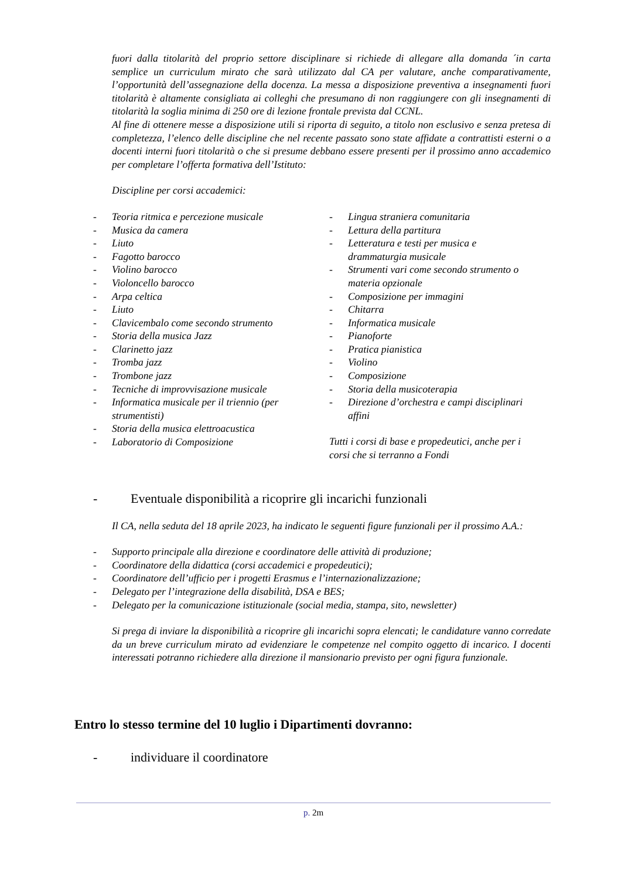fuori dalla titolarità del proprio settore disciplinare si richiede di allegare alla domanda ´in carta semplice un curriculum mirato che sarà utilizzato dal CA per valutare, anche comparativamente, l’opportunità dell’assegnazione della docenza. La messa a disposizione preventiva a insegnamenti fuori titolarità è altamente consigliata ai colleghi che presumano di non raggiungere con gli insegnamenti di titolarità la soglia minima di 250 ore di lezione frontale prevista dal CCNL.
Al fine di ottenere messe a disposizione utili si riporta di seguito, a titolo non esclusivo e senza pretesa di completezza, l’elenco delle discipline che nel recente passato sono state affidate a contrattisti esterni o a docenti interni fuori titolarità o che si presume debbano essere presenti per il prossimo anno accademico per completare l’offerta formativa dell’Istituto:
Discipline per corsi accademici:
- Teoria ritmica e percezione musicale
- Musica da camera
- Liuto
- Fagotto barocco
- Violino barocco
- Violoncello barocco
- Arpa celtica
- Liuto
- Clavicembalo come secondo strumento
- Storia della musica Jazz
- Clarinetto jazz
- Tromba jazz
- Trombone jazz
- Tecniche di improvvisazione musicale
- Informatica musicale per il triennio (per strumentisti)
- Storia della musica elettroacustica
- Laboratorio di Composizione
- Lingua straniera comunitaria
- Lettura della partitura
- Letteratura e testi per musica e drammaturgia musicale
- Strumenti vari come secondo strumento o materia opzionale
- Composizione per immagini
- Chitarra
- Informatica musicale
- Pianoforte
- Pratica pianistica
- Violino
- Composizione
- Storia della musicoterapia
- Direzione d’orchestra e campi disciplinari affini
Tutti i corsi di base e propedeutici, anche per i corsi che si terranno a Fondi
- Eventuale disponibilità a ricoprire gli incarichi funzionali
Il CA, nella seduta del 18 aprile 2023, ha indicato le seguenti figure funzionali per il prossimo A.A.:
- Supporto principale alla direzione e coordinatore delle attività di produzione;
- Coordinatore della didattica (corsi accademici e propedeutici);
- Coordinatore dell’ufficio per i progetti Erasmus e l’internazionalizzazione;
- Delegato per l’integrazione della disabilità, DSA e BES;
- Delegato per la comunicazione istituzionale (social media, stampa, sito, newsletter)
Si prega di inviare la disponibilità a ricoprire gli incarichi sopra elencati; le candidature vanno corredate da un breve curriculum mirato ad evidenziare le competenze nel compito oggetto di incarico. I docenti interessati potranno richiedere alla direzione il mansionario previsto per ogni figura funzionale.
Entro lo stesso termine del 10 luglio i Dipartimenti dovranno:
- individuare il coordinatore
p. 2m